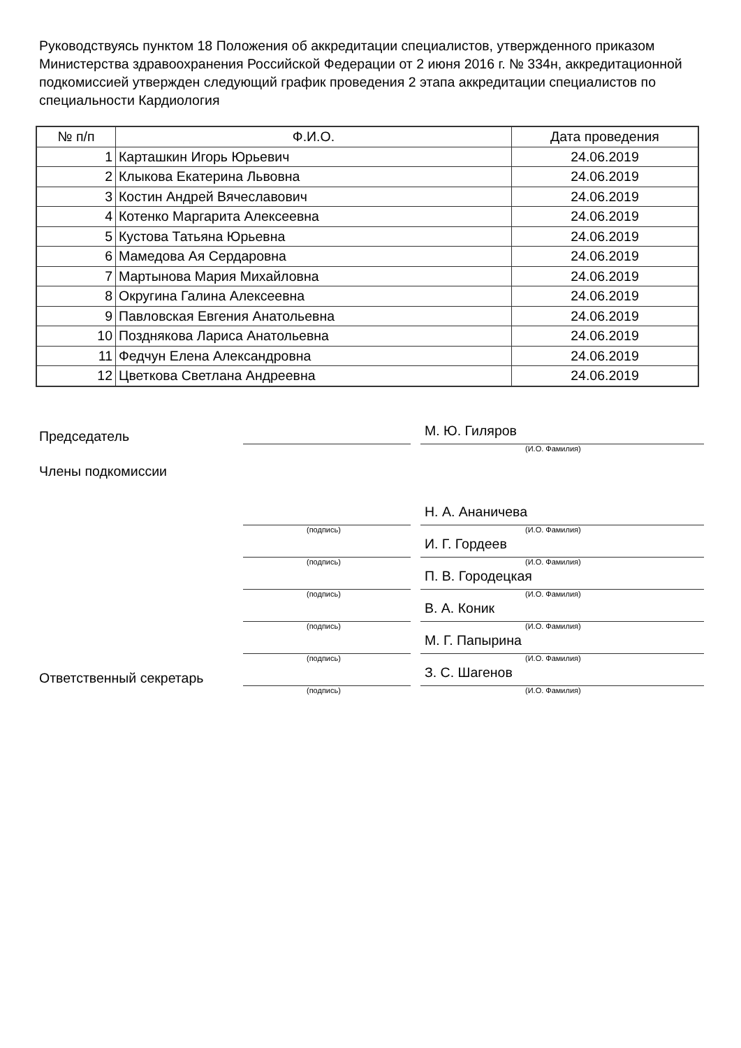Руководствуясь пунктом 18 Положения об аккредитации специалистов, утвержденного приказом Министерства здравоохранения Российской Федерации от 2 июня 2016 г. № 334н, аккредитационной подкомиссией утвержден следующий график проведения 2 этапа аккредитации специалистов по специальности Кардиология
| № п/п | Ф.И.О. | Дата проведения |
| --- | --- | --- |
| 1 | Карташкин Игорь Юрьевич | 24.06.2019 |
| 2 | Клыкова Екатерина Львовна | 24.06.2019 |
| 3 | Костин Андрей Вячеславович | 24.06.2019 |
| 4 | Котенко Маргарита Алексеевна | 24.06.2019 |
| 5 | Кустова Татьяна Юрьевна | 24.06.2019 |
| 6 | Мамедова Ая Сердаровна | 24.06.2019 |
| 7 | Мартынова Мария Михайловна | 24.06.2019 |
| 8 | Округина Галина Алексеевна | 24.06.2019 |
| 9 | Павловская Евгения Анатольевна | 24.06.2019 |
| 10 | Позднякова Лариса Анатольевна | 24.06.2019 |
| 11 | Федчун Елена Александровна | 24.06.2019 |
| 12 | Цветкова Светлана Андреевна | 24.06.2019 |
Председатель
М. Ю. Гиляров
(И.О. Фамилия)
Члены подкомиссии
Н. А. Ананичева
(подпись) (И.О. Фамилия)
И. Г. Гордеев
(подпись) (И.О. Фамилия)
П. В. Городецкая
(подпись) (И.О. Фамилия)
В. А. Коник
(подпись) (И.О. Фамилия)
М. Г. Папырина
(подпись) (И.О. Фамилия)
Ответственный секретарь
З. С. Шагенов
(подпись) (И.О. Фамилия)